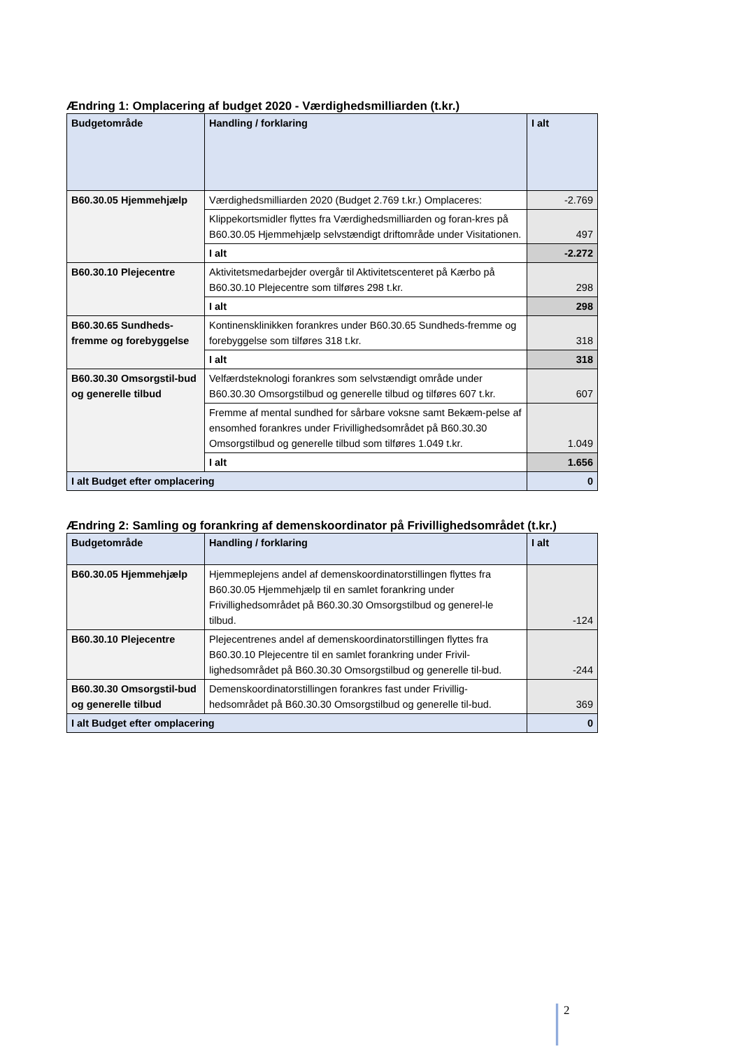Ændring 1: Omplacering af budget 2020 - Værdighedsmilliarden (t.kr.)
| Budgetområde | Handling / forklaring | I alt |
| --- | --- | --- |
| B60.30.05 Hjemmehjælp | Værdighedsmilliarden 2020 (Budget 2.769 t.kr.) Omplaceres: | -2.769 |
| | Klippekortsmidler flyttes fra Værdighedsmilliarden og foran-kres på B60.30.05 Hjemmehjælp selvstændigt driftområde under Visitationen. | 497 |
| | I alt | -2.272 |
| B60.30.10 Plejecentre | Aktivitetsmedarbejder overgår til Aktivitetscenteret på Kærbo på B60.30.10 Plejecentre som tilføres 298 t.kr. | 298 |
| | I alt | 298 |
| B60.30.65 Sundheds-fremme og forebyggelse | Kontinensklinikken forankres under B60.30.65 Sundheds-fremme og forebyggelse som tilføres 318 t.kr. | 318 |
| | I alt | 318 |
| B60.30.30 Omsorgstil-bud og generelle tilbud | Velfærdsteknologi forankres som selvstændigt område under B60.30.30 Omsorgstilbud og generelle tilbud og tilføres 607 t.kr. | 607 |
| | Fremme af mental sundhed for sårbare voksne samt Bekæm-pelse af ensomhed forankres under Frivillighedsområdet på B60.30.30 Omsorgstilbud og generelle tilbud som tilføres 1.049 t.kr. | 1.049 |
| | I alt | 1.656 |
| I alt Budget efter omplacering | | 0 |
Ændring 2: Samling og forankring af demenskoordinator på Frivillighedsområdet (t.kr.)
| Budgetområde | Handling / forklaring | I alt |
| --- | --- | --- |
| B60.30.05 Hjemmehjælp | Hjemmeplejens andel af demenskoordinatorstillingen flyttes fra B60.30.05 Hjemmehjælp til en samlet forankring under Frivillighedsområdet på B60.30.30 Omsorgstilbud og generel-le tilbud. | -124 |
| B60.30.10 Plejecentre | Plejecentrenes andel af demenskoordinatorstillingen flyttes fra B60.30.10 Plejecentre til en samlet forankring under Frivil-lighedsområdet på B60.30.30 Omsorgstilbud og generelle til-bud. | -244 |
| B60.30.30 Omsorgstil-bud og generelle tilbud | Demenskoordinatorstillingen forankres fast under Frivillig-hedsområdet på B60.30.30 Omsorgstilbud og generelle til-bud. | 369 |
| I alt Budget efter omplacering | | 0 |
2